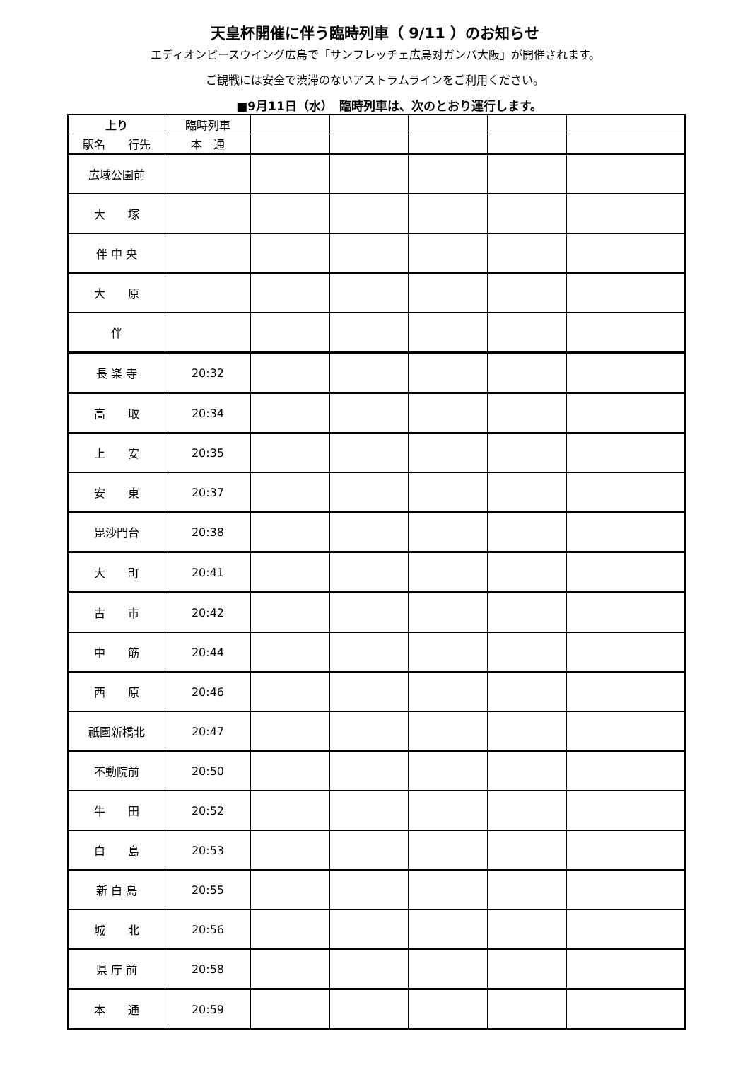天皇杯開催に伴う臨時列車（ 9/11 ）のお知らせ
エディオンピースウイング広島で「サンフレッチェ広島対ガンバ大阪」が開催されます。
ご観戦には安全で渋滞のないアストラムラインをご利用ください。
■9月11日（水）　臨時列車は、次のとおり運行します。
| 上り | 臨時列車 | | | | | |
| 駅名 行先 | 本 通 | | | | | |
| 広域公園前 | | | | | | |
| 大 塚 | | | | | | |
| 伴 中 央 | | | | | | |
| 大 原 | | | | | | |
| 伴 | | | | | | |
| 長 楽 寺 | 20:32 | | | | | |
| 高 取 | 20:34 | | | | | |
| 上 安 | 20:35 | | | | | |
| 安 東 | 20:37 | | | | | |
| 毘沙門台 | 20:38 | | | | | |
| 大 町 | 20:41 | | | | | |
| 古 市 | 20:42 | | | | | |
| 中 筋 | 20:44 | | | | | |
| 西 原 | 20:46 | | | | | |
| 祇園新橋北 | 20:47 | | | | | |
| 不動院前 | 20:50 | | | | | |
| 牛 田 | 20:52 | | | | | |
| 白 島 | 20:53 | | | | | |
| 新 白 島 | 20:55 | | | | | |
| 城 北 | 20:56 | | | | | |
| 県 庁 前 | 20:58 | | | | | |
| 本 通 | 20:59 | | | | | |